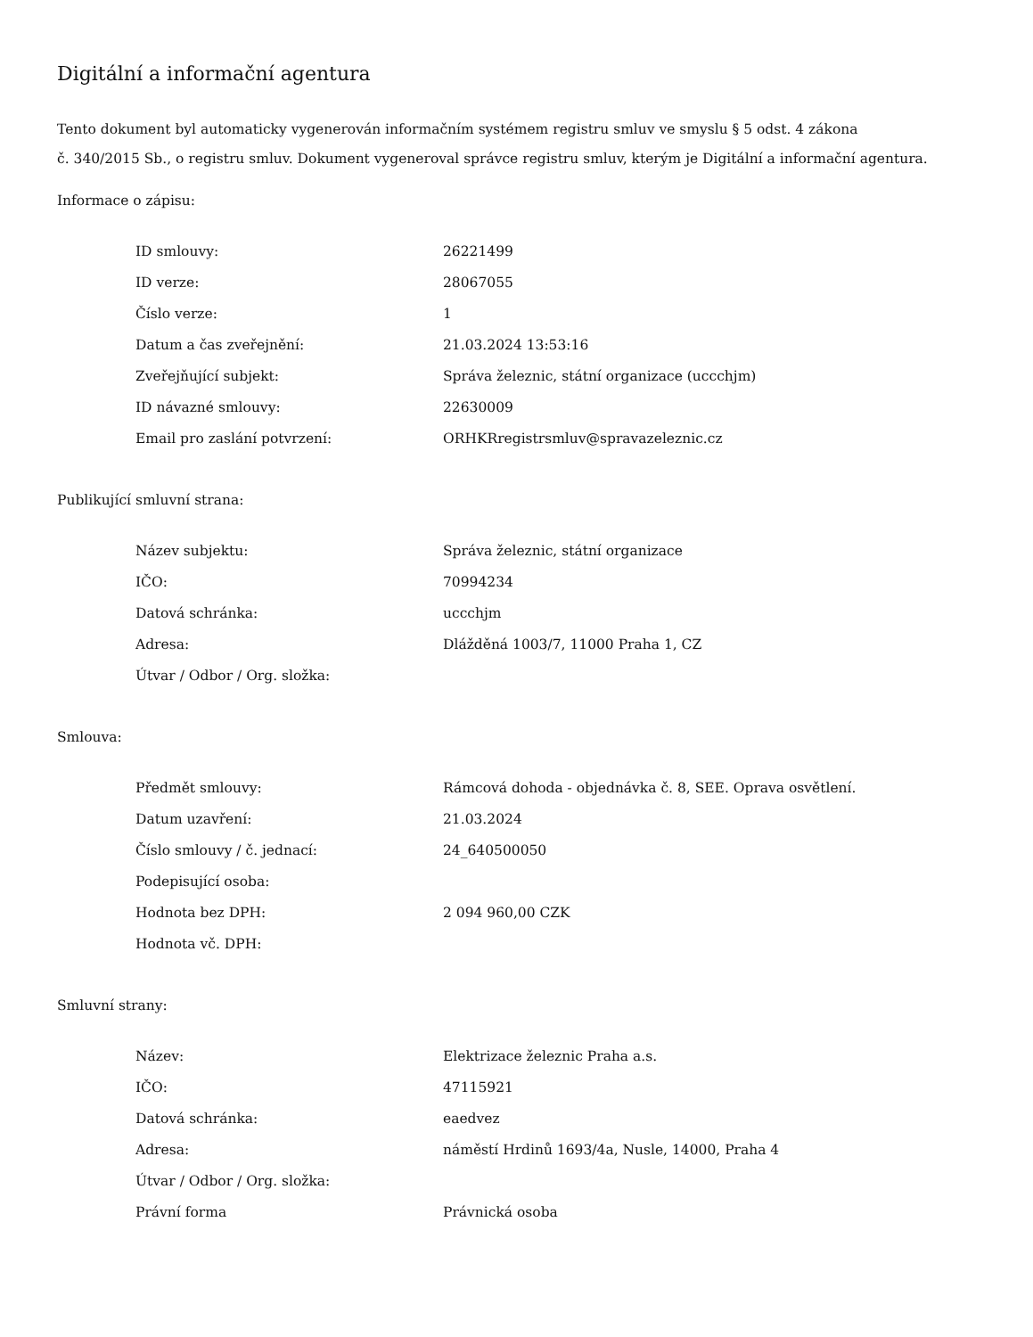Digitální a informační agentura
Tento dokument byl automaticky vygenerován informačním systémem registru smluv ve smyslu § 5 odst. 4 zákona
č. 340/2015 Sb., o registru smluv. Dokument vygeneroval správce registru smluv, kterým je Digitální a informační agentura.
Informace o zápisu:
| ID smlouvy: | 26221499 |
| ID verze: | 28067055 |
| Číslo verze: | 1 |
| Datum a čas zveřejnění: | 21.03.2024 13:53:16 |
| Zveřejňující subjekt: | Správa železnic, státní organizace (uccchjm) |
| ID návazné smlouvy: | 22630009 |
| Email pro zaslání potvrzení: | ORHKRregistrsmluv@spravazeleznic.cz |
Publikující smluvní strana:
| Název subjektu: | Správa železnic, státní organizace |
| IČO: | 70994234 |
| Datová schránka: | uccchjm |
| Adresa: | Dlážděná 1003/7, 11000 Praha 1, CZ |
| Útvar / Odbor / Org. složka: | |
Smlouva:
| Předmět smlouvy: | Rámcová dohoda - objednávka č. 8, SEE. Oprava osvětlení. |
| Datum uzavření: | 21.03.2024 |
| Číslo smlouvy / č. jednací: | 24_640500050 |
| Podepisující osoba: | |
| Hodnota bez DPH: | 2 094 960,00 CZK |
| Hodnota vč. DPH: | |
Smluvní strany:
| Název: | Elektrizace železnic Praha a.s. |
| IČO: | 47115921 |
| Datová schránka: | eaedvez |
| Adresa: | náměstí Hrdinů 1693/4a, Nusle, 14000, Praha 4 |
| Útvar / Odbor / Org. složka: | |
| Právní forma | Právnická osoba |